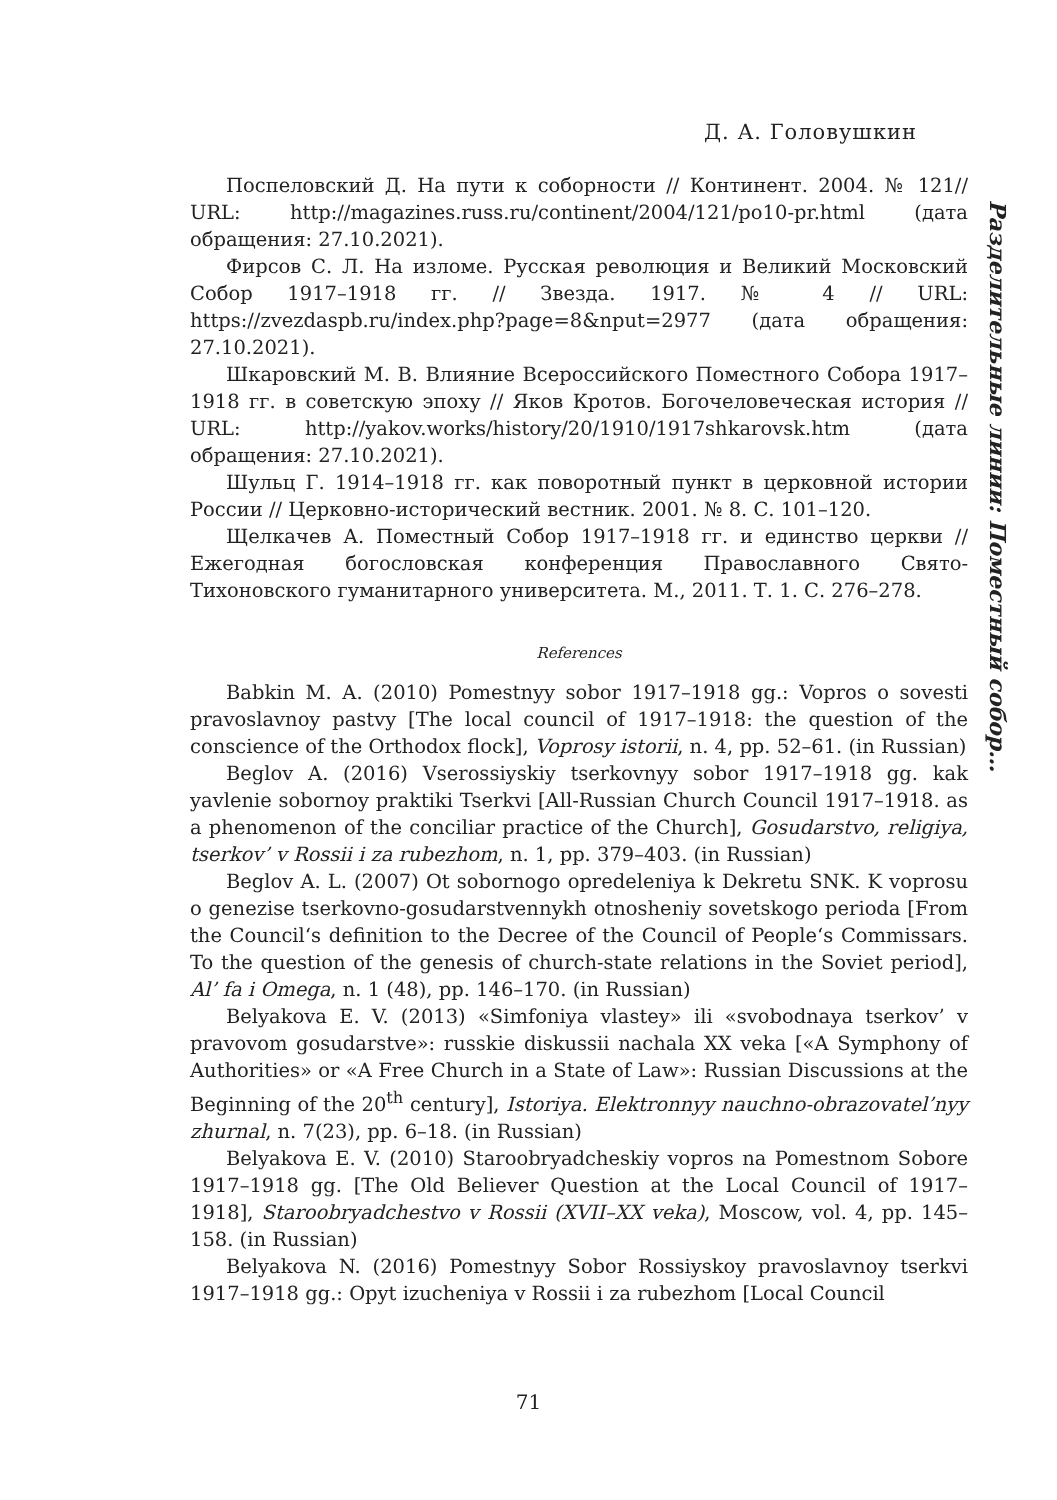Д. А. Головушкин
Разделительные линии: Поместный собор…
Поспеловский Д. На пути к соборности // Континент. 2004. № 121// URL: http://magazines.russ.ru/continent/2004/121/po10-pr.html (дата обращения: 27.10.2021).
Фирсов С. Л. На изломе. Русская революция и Великий Московский Собор 1917–1918 гг. // Звезда. 1917. № 4 // URL: https://zvezdaspb.ru/index.php?page=8&nput=2977 (дата обращения: 27.10.2021).
Шкаровский М. В. Влияние Всероссийского Поместного Собора 1917–1918 гг. в советскую эпоху // Яков Кротов. Богочеловеческая история // URL: http://yakov.works/history/20/1910/1917shkarovsk.htm (дата обращения: 27.10.2021).
Шульц Г. 1914–1918 гг. как поворотный пункт в церковной истории России // Церковно-исторический вестник. 2001. № 8. С. 101–120.
Щелкачев А. Поместный Собор 1917–1918 гг. и единство церкви // Ежегодная богословская конференция Православного Свято-Тихоновского гуманитарного университета. М., 2011. Т. 1. С. 276–278.
References
Babkin M. A. (2010) Pomestnyy sobor 1917–1918 gg.: Vopros o sovesti pravoslavnoy pastvy [The local council of 1917–1918: the question of the conscience of the Orthodox flock], Voprosy istorii, n. 4, pp. 52–61. (in Russian)
Beglov A. (2016) Vserossiyskiy tserkovnyy sobor 1917–1918 gg. kak yavlenie sobornoy praktiki Tserkvi [All-Russian Church Council 1917–1918. as a phenomenon of the conciliar practice of the Church], Gosudarstvo, religiya, tserkov’ v Rossii i za rubezhom, n. 1, pp. 379–403. (in Russian)
Beglov A. L. (2007) Ot sobornogo opredeleniya k Dekretu SNK. K voprosu o genezise tserkovno-gosudarstvennykh otnosheniy sovetskogo perioda [From the Council‘s definition to the Decree of the Council of People‘s Commissars. To the question of the genesis of church-state relations in the Soviet period], Al’ fa i Omega, n. 1 (48), pp. 146–170. (in Russian)
Belyakova E. V. (2013) «Simfoniya vlastey» ili «svobodnaya tserkov’ v pravovom gosudarstve»: russkie diskussii nachala XX veka [«A Symphony of Authorities» or «A Free Church in a State of Law»: Russian Discussions at the Beginning of the 20<sup>th</sup> century], Istoriya. Elektronnyy nauchno-obrazovatel’nyy zhurnal, n. 7(23), pp. 6–18. (in Russian)
Belyakova E. V. (2010) Staroobryadcheskiy vopros na Pomestnom Sobore 1917–1918 gg. [The Old Believer Question at the Local Council of 1917–1918], Staroobryadchestvo v Rossii (XVII–XX veka), Moscow, vol. 4, pp. 145–158. (in Russian)
Belyakova N. (2016) Pomestnyy Sobor Rossiyskoy pravoslavnoy tserkvi 1917–1918 gg.: Opyt izucheniya v Rossii i za rubezhom [Local Council
71